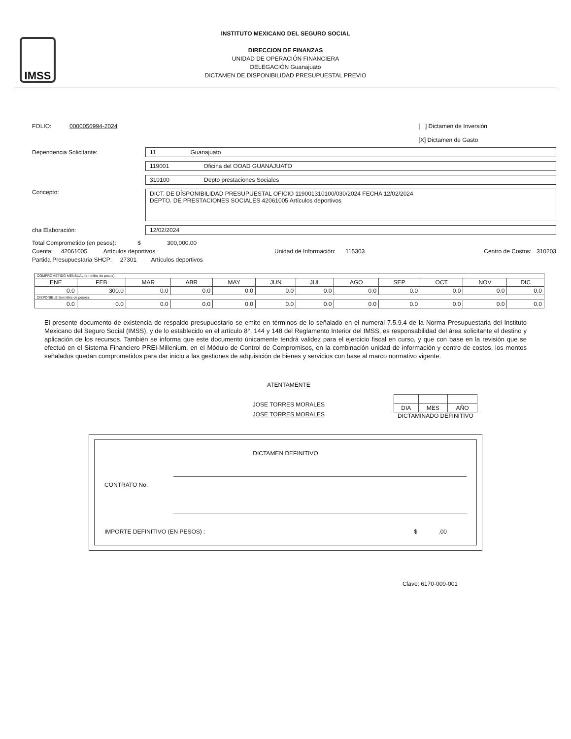IMSS
INSTITUTO MEXICANO DEL SEGURO SOCIAL
DIRECCION DE FINANZAS
UNIDAD DE OPERACIÓN FINANCIERA
DELEGACIÓN Guanajuato
DICTAMEN DE DISPONIBILIDAD PRESUPUESTAL PREVIO
FOLIO: 0000056994-2024
[ ] Dictamen de Inversión
[X] Dictamen de Gasto
Dependencia Solicitante: 11 Guanajuato
119001 Oficina del OOAD GUANAJUATO
310100 Depto prestaciones Sociales
Concepto:
DICT. DE DÍSPONIBILIDAD PRESUPUESTAL OFICIO 119001310100/030/2024 FECHA 12/02/2024
DEPTO. DE PRESTACIONES SOCIALES 42061005 Artículos deportivos
cha Elaboración: 12/02/2024
Total Comprometido (en pesos): $ 300,000.00
Cuenta: 42061005 Artículos deportivos Unidad de Información: 115303 Centro de Costos: 310203
Partida Presupuestaria SHCP: 27301 Artículos deportivos
| COMPROMETIDO MENSUAL (en miles de pesos). | | | | | | | | | | | |
| ENE | FEB | MAR | ABR | MAY | JUN | JUL | AGO | SEP | OCT | NOV | DIC |
| 0.0 | 300.0 | 0.0 | 0.0 | 0.0 | 0.0 | 0.0 | 0.0 | 0.0 | 0.0 | 0.0 | 0.0 |
| DISPONIBLE (en miles de pesos): | | | | | | | | | | | |
| 0.0 | 0.0 | 0.0 | 0.0 | 0.0 | 0.0 | 0.0 | 0.0 | 0.0 | 0.0 | 0.0 | 0.0 |
El presente documento de existencia de respaldo presupuestario se emite en términos de lo señalado en el numeral 7.5.9.4 de la Norma Presupuestaria del Instituto Mexicano del Seguro Social (IMSS), y de lo establecido en el artículo 8°, 144 y 148 del Reglamento Interior del IMSS, es responsabilidad del área solicitante el destino y aplicación de los recursos. También se informa que este documento únicamente tendrá validez para el ejercicio fiscal en curso, y que con base en la revisión que se efectuó en el Sistema Financiero PREI-Millenium, en el Módulo de Control de Compromisos, en la combinación unidad de información y centro de costos, los montos señalados quedan comprometidos para dar inicio a las gestiones de adquisición de bienes y servicios con base al marco normativo vigente.
ATENTAMENTE
JOSE TORRES MORALES
JOSE TORRES MORALES
| DIA | MES | AÑO |
DICTAMINADO DEFINITIVO
DICTAMEN DEFINITIVO
CONTRATO No.
IMPORTE DEFINITIVO (EN PESOS) : $ .00
Clave: 6170-009-001